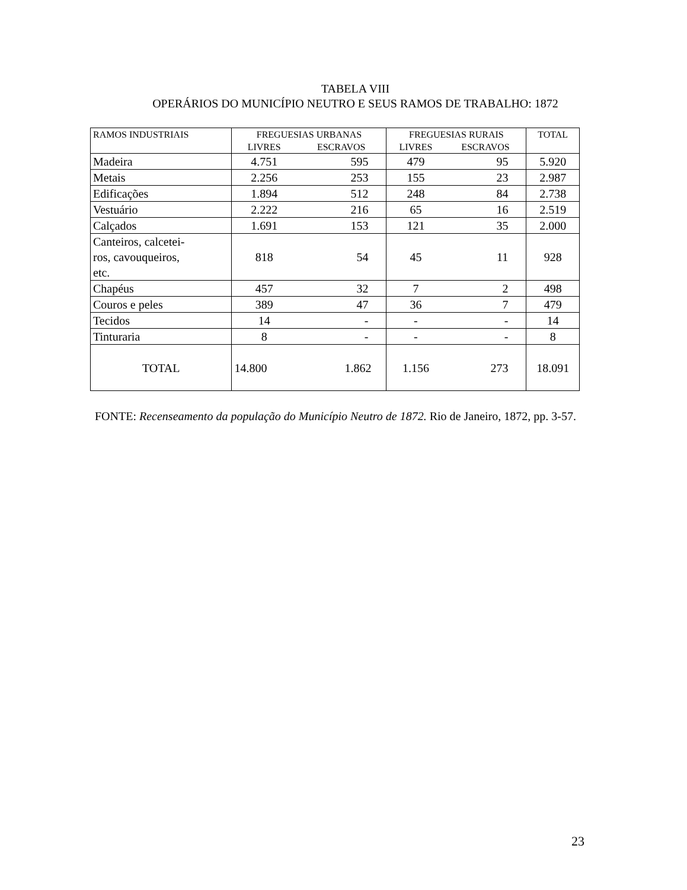TABELA VIII
OPERÁRIOS DO MUNICÍPIO NEUTRO E SEUS RAMOS DE TRABALHO: 1872
| RAMOS INDUSTRIAIS | FREGUESIAS URBANAS | | FREGUESIAS RURAIS | | TOTAL |
| --- | --- | --- | --- | --- | --- |
| | LIVRES | ESCRAVOS | LIVRES | ESCRAVOS | |
| Madeira | 4.751 | 595 | 479 | 95 | 5.920 |
| Metais | 2.256 | 253 | 155 | 23 | 2.987 |
| Edificações | 1.894 | 512 | 248 | 84 | 2.738 |
| Vestuário | 2.222 | 216 | 65 | 16 | 2.519 |
| Calçados | 1.691 | 153 | 121 | 35 | 2.000 |
| Canteiros, calcetei- ros, cavouqueiros, etc. | 818 | 54 | 45 | 11 | 928 |
| Chapéus | 457 | 32 | 7 | 2 | 498 |
| Couros e peles | 389 | 47 | 36 | 7 | 479 |
| Tecidos | 14 | - | - | - | 14 |
| Tinturaria | 8 | - | - | - | 8 |
| TOTAL | 14.800 | 1.862 | 1.156 | 273 | 18.091 |
FONTE: Recenseamento da população do Município Neutro de 1872. Rio de Janeiro, 1872, pp. 3-57.
23